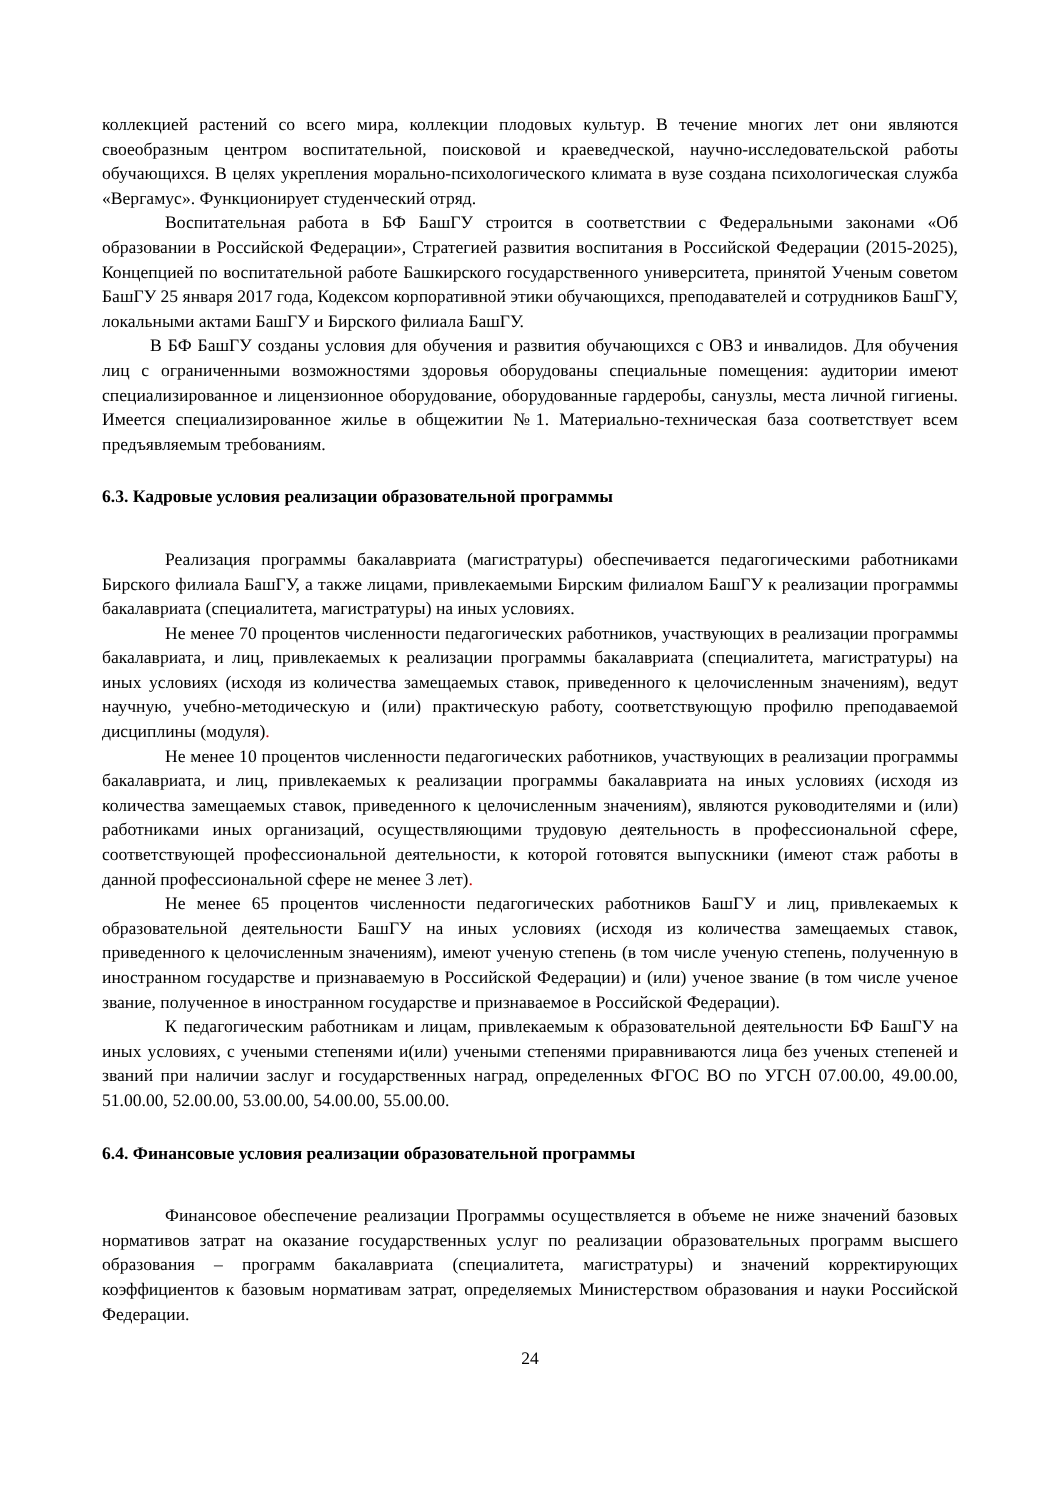коллекцией растений со всего мира, коллекции плодовых культур. В течение многих лет они являются своеобразным центром воспитательной, поисковой и краеведческой, научно-исследовательской работы обучающихся. В целях укрепления морально-психологического климата в вузе создана психологическая служба «Вергамус». Функционирует студенческий отряд.
Воспитательная работа в БФ БашГУ строится в соответствии с Федеральными законами «Об образовании в Российской Федерации», Стратегией развития воспитания в Российской Федерации (2015-2025), Концепцией по воспитательной работе Башкирского государственного университета, принятой Ученым советом БашГУ 25 января 2017 года, Кодексом корпоративной этики обучающихся, преподавателей и сотрудников БашГУ, локальными актами БашГУ и Бирского филиала БашГУ.
В БФ БашГУ созданы условия для обучения и развития обучающихся с ОВЗ и инвалидов. Для обучения лиц с ограниченными возможностями здоровья оборудованы специальные помещения: аудитории имеют специализированное и лицензионное оборудование, оборудованные гардеробы, санузлы, места личной гигиены. Имеется специализированное жилье в общежитии №1. Материально-техническая база соответствует всем предъявляемым требованиям.
6.3. Кадровые условия реализации образовательной программы
Реализация программы бакалавриата (магистратуры) обеспечивается педагогическими работниками Бирского филиала БашГУ, а также лицами, привлекаемыми Бирским филиалом БашГУ к реализации программы бакалавриата (специалитета, магистратуры) на иных условиях.
Не менее 70 процентов численности педагогических работников, участвующих в реализации программы бакалавриата, и лиц, привлекаемых к реализации программы бакалавриата (специалитета, магистратуры) на иных условиях (исходя из количества замещаемых ставок, приведенного к целочисленным значениям), ведут научную, учебно-методическую и (или) практическую работу, соответствующую профилю преподаваемой дисциплины (модуля).
Не менее 10 процентов численности педагогических работников, участвующих в реализации программы бакалавриата, и лиц, привлекаемых к реализации программы бакалавриата на иных условиях (исходя из количества замещаемых ставок, приведенного к целочисленным значениям), являются руководителями и (или) работниками иных организаций, осуществляющими трудовую деятельность в профессиональной сфере, соответствующей профессиональной деятельности, к которой готовятся выпускники (имеют стаж работы в данной профессиональной сфере не менее 3 лет).
Не менее 65 процентов численности педагогических работников БашГУ и лиц, привлекаемых к образовательной деятельности БашГУ на иных условиях (исходя из количества замещаемых ставок, приведенного к целочисленным значениям), имеют ученую степень (в том числе ученую степень, полученную в иностранном государстве и признаваемую в Российской Федерации) и (или) ученое звание (в том числе ученое звание, полученное в иностранном государстве и признаваемое в Российской Федерации).
К педагогическим работникам и лицам, привлекаемым к образовательной деятельности БФ БашГУ на иных условиях, с учеными степенями и(или) учеными степенями приравниваются лица без ученых степеней и званий при наличии заслуг и государственных наград, определенных ФГОС ВО по УГСН 07.00.00, 49.00.00, 51.00.00, 52.00.00, 53.00.00, 54.00.00, 55.00.00.
6.4. Финансовые условия реализации образовательной программы
Финансовое обеспечение реализации Программы осуществляется в объеме не ниже значений базовых нормативов затрат на оказание государственных услуг по реализации образовательных программ высшего образования – программ бакалавриата (специалитета, магистратуры) и значений корректирующих коэффициентов к базовым нормативам затрат, определяемых Министерством образования и науки Российской Федерации.
24